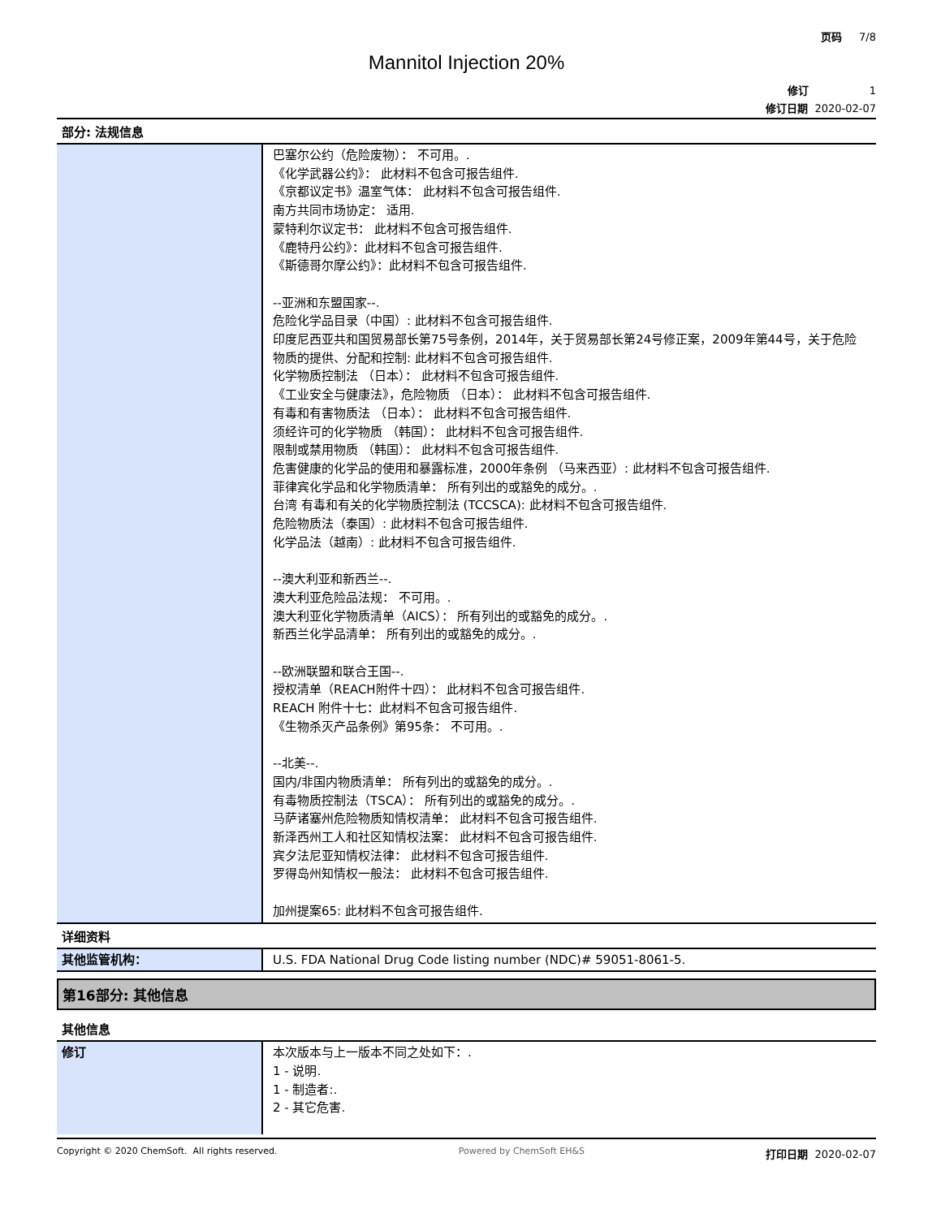页码 7/8
Mannitol Injection 20%
修订 1
修订日期 2020-02-07
部分: 法规信息
| | 巴塞尔公约（危险废物）： 不可用。. 《化学武器公约》： 此材料不包含可报告组件. 《京都议定书》温室气体： 此材料不包含可报告组件. 南方共同市场协定： 适用. 蒙特利尔议定书： 此材料不包含可报告组件. 《鹿特丹公约》：此材料不包含可报告组件. 《斯德哥尔摩公约》：此材料不包含可报告组件. --亚洲和东盟国家--. 危险化学品目录（中国）: 此材料不包含可报告组件. 印度尼西亚共和国贸易部长第75号条例，2014年，关于贸易部长第24号修正案，2009年第44号，关于危险物质的提供、分配和控制: 此材料不包含可报告组件. 化学物质控制法 （日本）： 此材料不包含可报告组件. 《工业安全与健康法》，危险物质 （日本）： 此材料不包含可报告组件. 有毒和有害物质法 （日本）： 此材料不包含可报告组件. 须经许可的化学物质 （韩国）： 此材料不包含可报告组件. 限制或禁用物质 （韩国）： 此材料不包含可报告组件. 危害健康的化学品的使用和暴露标准，2000年条例 （马来西亚）: 此材料不包含可报告组件. 菲律宾化学品和化学物质清单： 所有列出的或豁免的成分。. 台湾 有毒和有关的化学物质控制法 (TCCSCA): 此材料不包含可报告组件. 危险物质法（泰国）: 此材料不包含可报告组件. 化学品法（越南）: 此材料不包含可报告组件. --澳大利亚和新西兰--. 澳大利亚危险品法规： 不可用。. 澳大利亚化学物质清单（AICS）： 所有列出的或豁免的成分。. 新西兰化学品清单： 所有列出的或豁免的成分。. --欧洲联盟和联合王国--. 授权清单（REACH附件十四）： 此材料不包含可报告组件. REACH 附件十七：此材料不包含可报告组件. 《生物杀灭产品条例》第95条： 不可用。. --北美--. 国内/非国内物质清单： 所有列出的或豁免的成分。. 有毒物质控制法（TSCA）： 所有列出的或豁免的成分。. 马萨诸塞州危险物质知情权清单： 此材料不包含可报告组件. 新泽西州工人和社区知情权法案： 此材料不包含可报告组件. 宾夕法尼亚知情权法律： 此材料不包含可报告组件. 罗得岛州知情权一般法： 此材料不包含可报告组件. 加州提案65: 此材料不包含可报告组件. |
详细资料
| 其他监管机构： | U.S. FDA National Drug Code listing number (NDC)# 59051-8061-5. |
第16部分: 其他信息
其他信息
| 修订 | 本次版本与上一版本不同之处如下：. 1 - 说明. 1 - 制造者:. 2 - 其它危害. |
Copyright © 2020 ChemSoft. All rights reserved. Powered by ChemSoft EH&S 打印日期 2020-02-07